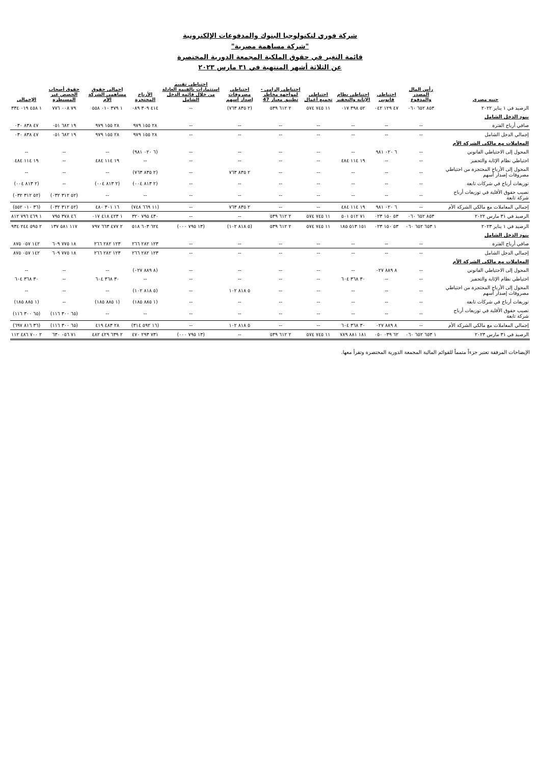شركة فوري لتكنولوجيا البنوك والمدفوعات الإلكترونية
"شركة مساهمة مصرية"
قائمة التغير في حقوق الملكية المجمعة الدورية المختصرة
عن الثلاثة أشهر المنتهية في ٣١ مارس ٢٠٢٣
| جنيه مصري | رأس المال المصدر والمدفوع | احتياطي قانوني | احتياطي نظام الإثابة والتحفيز | احتياطي تجميع أعمال | احتياطي إلزامي - لمواجهة مخاطر تطبيق معيار 47 | احتياطي مصروفات إصدار أسهم | احتياطي تقييم استثمارات بالقيمة العادلة من خلال قائمة الدخل الشامل | الأرباح المحتجزة | إجمالي حقوق مساهمي الشركة الأم | حقوق أصحاب الحصص غير المسيطرة | الإجمالي |
| --- | --- | --- | --- | --- | --- | --- | --- | --- | --- | --- | --- |
| الرصيد في ١ يناير ٢٠٢٢ | ٨٥٣ ٦٥٢ ٠٦٠ | ٤٧ ١٢٩ ٠٤٢ | ٥٢ ٣٩٨ ٠١٧ | ١١ ٧٤٥ ٥٧٤ | ٢ ٦١٢ ٥٣٩ | (٢ ٨٣٥ ٧٦٣) | -- | ٤١٤ ٣٠٩ ٠٨٩ | ١ ٣٧٩ ٠١٠ ٥٥٨ | ٧٩ ٠٠٨ ٧٧٦ | ١ ٤٥٨ ٠١٩ ٣٣٤ |
| بنود الدخل الشامل | | | | | | | | | | | |
| صافي أرباح الفترة | -- | -- | -- | -- | -- | -- | -- | ٢٨ ١٥٥ ٩٧٩ | ٢٨ ١٥٥ ٩٧٩ | ١٩ ٦٨٢ ٠٥١ | ٤٧ ٨٣٨ ٠٣٠ |
| إجمالي الدخل الشامل | -- | -- | -- | -- | -- | -- | -- | ٢٨ ١٥٥ ٩٧٩ | ٢٨ ١٥٥ ٩٧٩ | ١٩ ٦٨٢ ٠٥١ | ٤٧ ٨٣٨ ٠٣٠ |
| المعاملات مع مالكي الشركة الأم | | | | | | | | | | | |
| المحول إلى الاحتياطي القانوني | -- | ٦ ٠٢٠ ٩٨١ | -- | -- | -- | -- | -- | (٦ ٠٢٠ ٩٨١) | -- | -- | -- |
| احتياطي نظام الإثابة والتحفيز | -- | -- | ١٩ ١١٤ ٤٨٤ | -- | -- | -- | -- | -- | ١٩ ١١٤ ٤٨٤ | -- | ١٩ ١١٤ ٤٨٤ |
| المحول إلى الأرباح المحتجزة من احتياطي مصروفات إصدار أسهم | -- | -- | -- | -- | -- | ٢ ٨٣٥ ٧٦٣ | -- | (٢ ٨٣٥ ٧٦٣) | -- | -- | -- |
| توزيعات أرباح في شركات تابعة | -- | -- | -- | -- | -- | -- | -- | (٢ ٨١٣ ٠٠٤) | (٢ ٨١٣ ٠٠٤) | -- | (٢ ٨١٣ ٠٠٤) |
| نصيب حقوق الأقلية في توزيعات أرباح شركة تابعة | -- | -- | -- | -- | -- | -- | -- | -- | -- | (٥٢ ٣١٢ ٠٣٢) | (٥٢ ٣١٢ ٠٣٢) |
| إجمالي المعاملات مع مالكي الشركة الأم | -- | ٦ ٠٢٠ ٩٨١ | ١٩ ١١٤ ٤٨٤ | -- | -- | ٢ ٨٣٥ ٧٦٣ | -- | (١١ ٦٦٩ ٧٤٨) | ١٦ ٣٠١ ٤٨٠ | (٥٢ ٣١٢ ٠٣٢) | (٣٦ ٠١٠ ٥٥٢) |
| الرصيد في ٣١ مارس ٢٠٢٢ | ٨٥٣ ٦٥٢ ٠٦٠ | ٥٣ ١٥٠ ٠٢٣ | ٧١ ٥١٢ ٥٠١ | ١١ ٧٤٥ ٥٧٤ | ٢ ٦١٢ ٥٣٩ | -- | -- | ٤٣٠ ٧٩٥ ٣٢٠ | ١ ٤٢٣ ٤١٨ ٠١٧ | ٤٦ ٣٧٨ ٧٩٥ | ١ ٤٦٩ ٧٩٦ ٨١٢ |
| الرصيد في ١ يناير ٢٠٢٣ | ١ ٦٥٣ ٦٥٢ ٠٦٠ | ٥٣ ١٥٠ ٠٢٣ | ١٥١ ٥١٣ ١٨٥ | ١١ ٧٤٥ ٥٧٤ | ٢ ٦١٢ ٥٣٩ | (٥ ٨١٨ ١٠٢) | (١٣ ٧٩٥ ٠٠٠) | ٦٢٤ ٦٠٣ ٥١٨ | ٢ ٤٧٧ ٦٦٣ ٧٩٧ | ١١٧ ٥٨١ ١٣٧ | ٢ ٥٩٥ ٢٤٤ ٩٣٤ |
| بنود الدخل الشامل | | | | | | | | | | | |
| صافي أرباح الفترة | -- | -- | -- | -- | -- | -- | -- | ١٢٣ ٢٨٢ ٢٦٦ | ١٢٣ ٢٨٢ ٢٦٦ | ١٨ ٧٧٥ ٦٠٩ | ١٤٢ ٠٥٧ ٨٧٥ |
| إجمالي الدخل الشامل | -- | -- | -- | -- | -- | -- | -- | ١٢٣ ٢٨٢ ٢٦٦ | ١٢٣ ٢٨٢ ٢٦٦ | ١٨ ٧٧٥ ٦٠٩ | ١٤٢ ٠٥٧ ٨٧٥ |
| المعاملات مع مالكي الشركة الأم | | | | | | | | | | | |
| المحول إلى الاحتياطي القانوني | -- | ٨ ٨٨٩ ٠٢٧ | -- | -- | -- | -- | -- | (٨ ٨٨٩ ٠٢٧) | -- | -- | -- |
| احتياطي نظام الإثابة والتحفيز | -- | -- | ٣٠ ٣٦٨ ٦٠٤ | -- | -- | -- | -- | -- | ٣٠ ٣٦٨ ٦٠٤ | -- | ٣٠ ٣٦٨ ٦٠٤ |
| المحول إلى الأرباح المحتجزة من احتياطي مصروفات إصدار أسهم | -- | -- | -- | -- | -- | ٥ ٨١٨ ١٠٢ | -- | (٥ ٨١٨ ١٠٢) | -- | -- | -- |
| توزيعات أرباح في شركات تابعة | -- | -- | -- | -- | -- | -- | -- | (١ ٨٨٥ ١٨٥) | (١ ٨٨٥ ١٨٥) | -- | (١ ٨٨٥ ١٨٥) |
| نصيب حقوق الأقلية في توزيعات أرباح شركة تابعة | -- | -- | -- | -- | -- | -- | -- | -- | -- | (٦٥ ٣٠٠ ١١٦) | (٦٥ ٣٠٠ ١١٦) |
| إجمالي المعاملات مع مالكي الشركة الأم | -- | ٨ ٨٨٩ ٠٢٧ | ٣٠ ٣٦٨ ٦٠٤ | -- | -- | ٥ ٨١٨ ١٠٢ | -- | (١٦ ٥٩٢ ٣١٤) | ٢٨ ٤٨٣ ٤١٩ | (٦٥ ٣٠٠ ١١٦) | (٣٦ ٨١٦ ٦٩٧) |
| الرصيد في ٣١ مارس ٢٠٢٣ | ١ ٦٥٣ ٦٥٢ ٠٦٠ | ٦٢ ٠٣٩ ٠٥٠ | ١٨١ ٨٨١ ٧٨٩ | ١١ ٧٤٥ ٥٧٤ | ٢ ٦١٢ ٥٣٩ | -- | (١٣ ٧٩٥ ٠٠٠) | ٧٣١ ٢٩٣ ٤٧٠ | ٢ ٦٣٩ ٤٢٩ ٤٨٢ | ٧١ ٠٥٦ ٦٣٠ | ٢ ٧٠٠ ٤٨٦ ١١٢ |
الإيضاحات المرفقة تعتبر جزءاً متمماً للقوائم المالية المجمعة الدورية المختصرة وتقرأ معها.